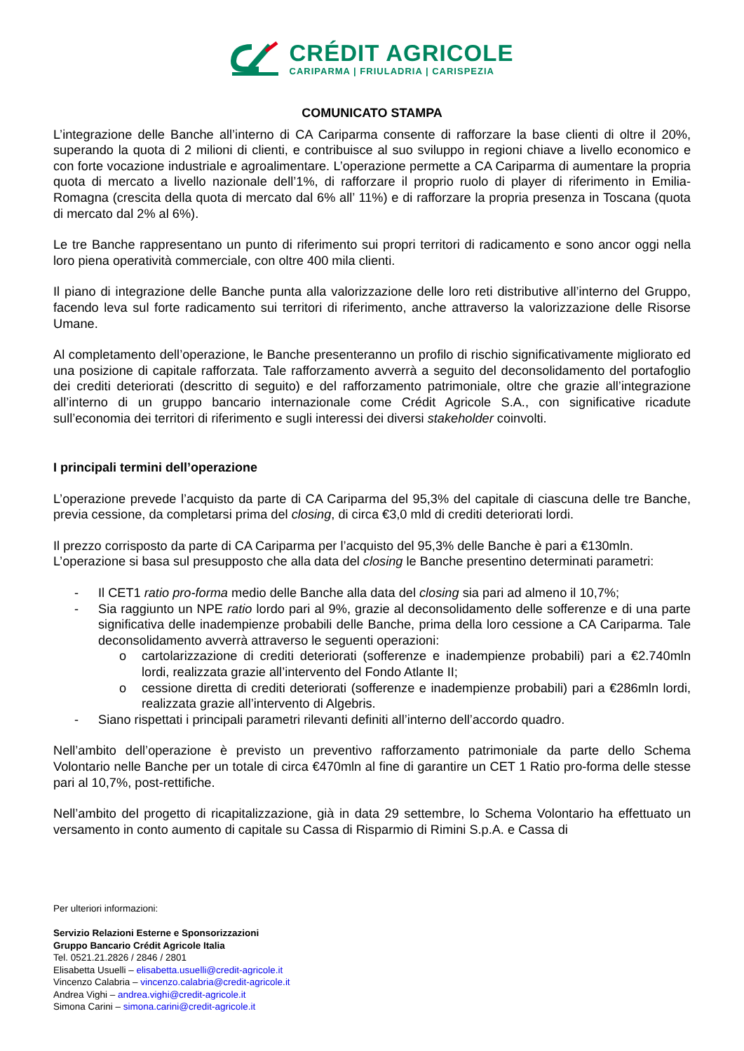CRÉDIT AGRICOLE
CARIPARMA | FRIULADRIA | CARISPEZIA
COMUNICATO STAMPA
L’integrazione delle Banche all’interno di CA Cariparma consente di rafforzare la base clienti di oltre il 20%, superando la quota di 2 milioni di clienti, e contribuisce al suo sviluppo in regioni chiave a livello economico e con forte vocazione industriale e agroalimentare. L’operazione permette a CA Cariparma di aumentare la propria quota di mercato a livello nazionale dell’1%, di rafforzare il proprio ruolo di player di riferimento in Emilia-Romagna (crescita della quota di mercato dal 6% all’ 11%) e di rafforzare la propria presenza in Toscana (quota di mercato dal 2% al 6%).
Le tre Banche rappresentano un punto di riferimento sui propri territori di radicamento e sono ancor oggi nella loro piena operatività commerciale, con oltre 400 mila clienti.
Il piano di integrazione delle Banche punta alla valorizzazione delle loro reti distributive all’interno del Gruppo, facendo leva sul forte radicamento sui territori di riferimento, anche attraverso la valorizzazione delle Risorse Umane.
Al completamento dell’operazione, le Banche presenteranno un profilo di rischio significativamente migliorato ed una posizione di capitale rafforzata. Tale rafforzamento avverrà a seguito del deconsolidamento del portafoglio dei crediti deteriorati (descritto di seguito) e del rafforzamento patrimoniale, oltre che grazie all’integrazione all’interno di un gruppo bancario internazionale come Crédit Agricole S.A., con significative ricadute sull’economia dei territori di riferimento e sugli interessi dei diversi stakeholder coinvolti.
I principali termini dell’operazione
L’operazione prevede l’acquisto da parte di CA Cariparma del 95,3% del capitale di ciascuna delle tre Banche, previa cessione, da completarsi prima del closing, di circa €3,0 mld di crediti deteriorati lordi.
Il prezzo corrisposto da parte di CA Cariparma per l’acquisto del 95,3% delle Banche è pari a €130mln.
L’operazione si basa sul presupposto che alla data del closing le Banche presentino determinati parametri:
- Il CET1 ratio pro-forma medio delle Banche alla data del closing sia pari ad almeno il 10,7%;
- Sia raggiunto un NPE ratio lordo pari al 9%, grazie al deconsolidamento delle sofferenze e di una parte significativa delle inadempienze probabili delle Banche, prima della loro cessione a CA Cariparma. Tale deconsolidamento avverrà attraverso le seguenti operazioni:
o cartolarizzazione di crediti deteriorati (sofferenze e inadempienze probabili) pari a €2.740mln lordi, realizzata grazie all’intervento del Fondo Atlante II;
o cessione diretta di crediti deteriorati (sofferenze e inadempienze probabili) pari a €286mln lordi, realizzata grazie all’intervento di Algebris.
- Siano rispettati i principali parametri rilevanti definiti all’interno dell’accordo quadro.
Nell’ambito dell’operazione è previsto un preventivo rafforzamento patrimoniale da parte dello Schema Volontario nelle Banche per un totale di circa €470mln al fine di garantire un CET 1 Ratio pro-forma delle stesse pari al 10,7%, post-rettifiche.
Nell’ambito del progetto di ricapitalizzazione, già in data 29 settembre, lo Schema Volontario ha effettuato un versamento in conto aumento di capitale su Cassa di Risparmio di Rimini S.p.A. e Cassa di
Per ulteriori informazioni:
Servizio Relazioni Esterne e Sponsorizzazioni
Gruppo Bancario Crédit Agricole Italia
Tel. 0521.21.2826 / 2846 / 2801
Elisabetta Usuelli – elisabetta.usuelli@credit-agricole.it
Vincenzo Calabria – vincenzo.calabria@credit-agricole.it
Andrea Vighi – andrea.vighi@credit-agricole.it
Simona Carini – simona.carini@credit-agricole.it